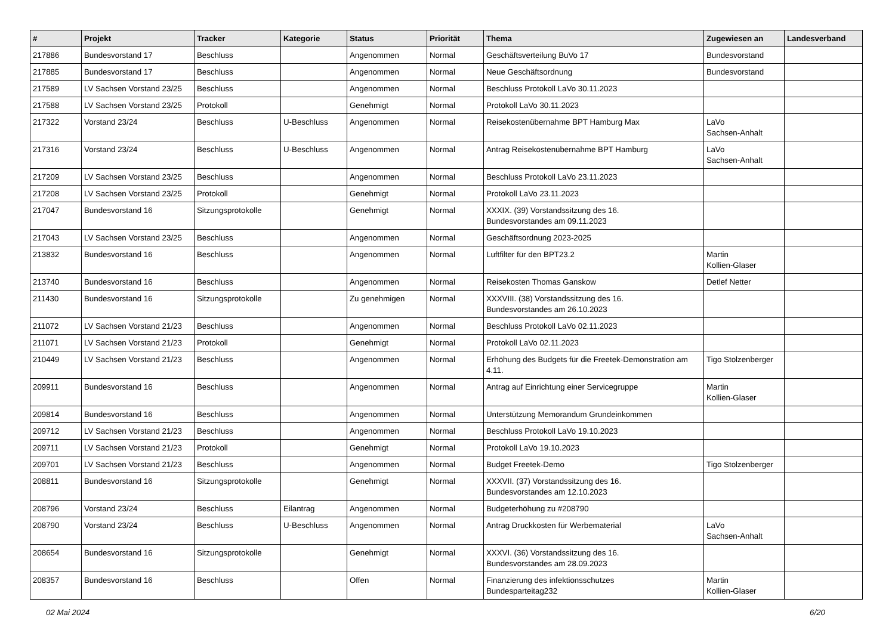| # | Projekt | Tracker | Kategorie | Status | Priorität | Thema | Zugewiesen an | Landesverband |
| --- | --- | --- | --- | --- | --- | --- | --- | --- |
| 217886 | Bundesvorstand 17 | Beschluss | | Angenommen | Normal | Geschäftsverteilung BuVo 17 | Bundesvorstand | |
| 217885 | Bundesvorstand 17 | Beschluss | | Angenommen | Normal | Neue Geschäftsordnung | Bundesvorstand | |
| 217589 | LV Sachsen Vorstand 23/25 | Beschluss | | Angenommen | Normal | Beschluss Protokoll LaVo 30.11.2023 | | |
| 217588 | LV Sachsen Vorstand 23/25 | Protokoll | | Genehmigt | Normal | Protokoll LaVo 30.11.2023 | | |
| 217322 | Vorstand 23/24 | Beschluss | U-Beschluss | Angenommen | Normal | Reisekostenübernahme BPT Hamburg Max | LaVo Sachsen-Anhalt | |
| 217316 | Vorstand 23/24 | Beschluss | U-Beschluss | Angenommen | Normal | Antrag Reisekostenübernahme BPT Hamburg | LaVo Sachsen-Anhalt | |
| 217209 | LV Sachsen Vorstand 23/25 | Beschluss | | Angenommen | Normal | Beschluss Protokoll LaVo 23.11.2023 | | |
| 217208 | LV Sachsen Vorstand 23/25 | Protokoll | | Genehmigt | Normal | Protokoll LaVo 23.11.2023 | | |
| 217047 | Bundesvorstand 16 | Sitzungsprotokolle | | Genehmigt | Normal | XXXIX. (39) Vorstandssitzung des 16. Bundesvorstandes am 09.11.2023 | | |
| 217043 | LV Sachsen Vorstand 23/25 | Beschluss | | Angenommen | Normal | Geschäftsordnung 2023-2025 | | |
| 213832 | Bundesvorstand 16 | Beschluss | | Angenommen | Normal | Luftfilter für den BPT23.2 | Martin Kollien-Glaser | |
| 213740 | Bundesvorstand 16 | Beschluss | | Angenommen | Normal | Reisekosten Thomas Ganskow | Detlef Netter | |
| 211430 | Bundesvorstand 16 | Sitzungsprotokolle | | Zu genehmigen | Normal | XXXVIII. (38) Vorstandssitzung des 16. Bundesvorstandes am 26.10.2023 | | |
| 211072 | LV Sachsen Vorstand 21/23 | Beschluss | | Angenommen | Normal | Beschluss Protokoll LaVo 02.11.2023 | | |
| 211071 | LV Sachsen Vorstand 21/23 | Protokoll | | Genehmigt | Normal | Protokoll LaVo 02.11.2023 | | |
| 210449 | LV Sachsen Vorstand 21/23 | Beschluss | | Angenommen | Normal | Erhöhung des Budgets für die Freetek-Demonstration am 4.11. | Tigo Stolzenberger | |
| 209911 | Bundesvorstand 16 | Beschluss | | Angenommen | Normal | Antrag auf Einrichtung einer Servicegruppe | Martin Kollien-Glaser | |
| 209814 | Bundesvorstand 16 | Beschluss | | Angenommen | Normal | Unterstützung Memorandum Grundeinkommen | | |
| 209712 | LV Sachsen Vorstand 21/23 | Beschluss | | Angenommen | Normal | Beschluss Protokoll LaVo 19.10.2023 | | |
| 209711 | LV Sachsen Vorstand 21/23 | Protokoll | | Genehmigt | Normal | Protokoll LaVo 19.10.2023 | | |
| 209701 | LV Sachsen Vorstand 21/23 | Beschluss | | Angenommen | Normal | Budget Freetek-Demo | Tigo Stolzenberger | |
| 208811 | Bundesvorstand 16 | Sitzungsprotokolle | | Genehmigt | Normal | XXXVII. (37) Vorstandssitzung des 16. Bundesvorstandes am 12.10.2023 | | |
| 208796 | Vorstand 23/24 | Beschluss | Eilantrag | Angenommen | Normal | Budgeterhöhung zu #208790 | | |
| 208790 | Vorstand 23/24 | Beschluss | U-Beschluss | Angenommen | Normal | Antrag Druckkosten für Werbematerial | LaVo Sachsen-Anhalt | |
| 208654 | Bundesvorstand 16 | Sitzungsprotokolle | | Genehmigt | Normal | XXXVI. (36) Vorstandssitzung des 16. Bundesvorstandes am 28.09.2023 | | |
| 208357 | Bundesvorstand 16 | Beschluss | | Offen | Normal | Finanzierung des infektionsschutzes Bundesparteitag232 | Martin Kollien-Glaser | |
02 Mai 2024 6/20